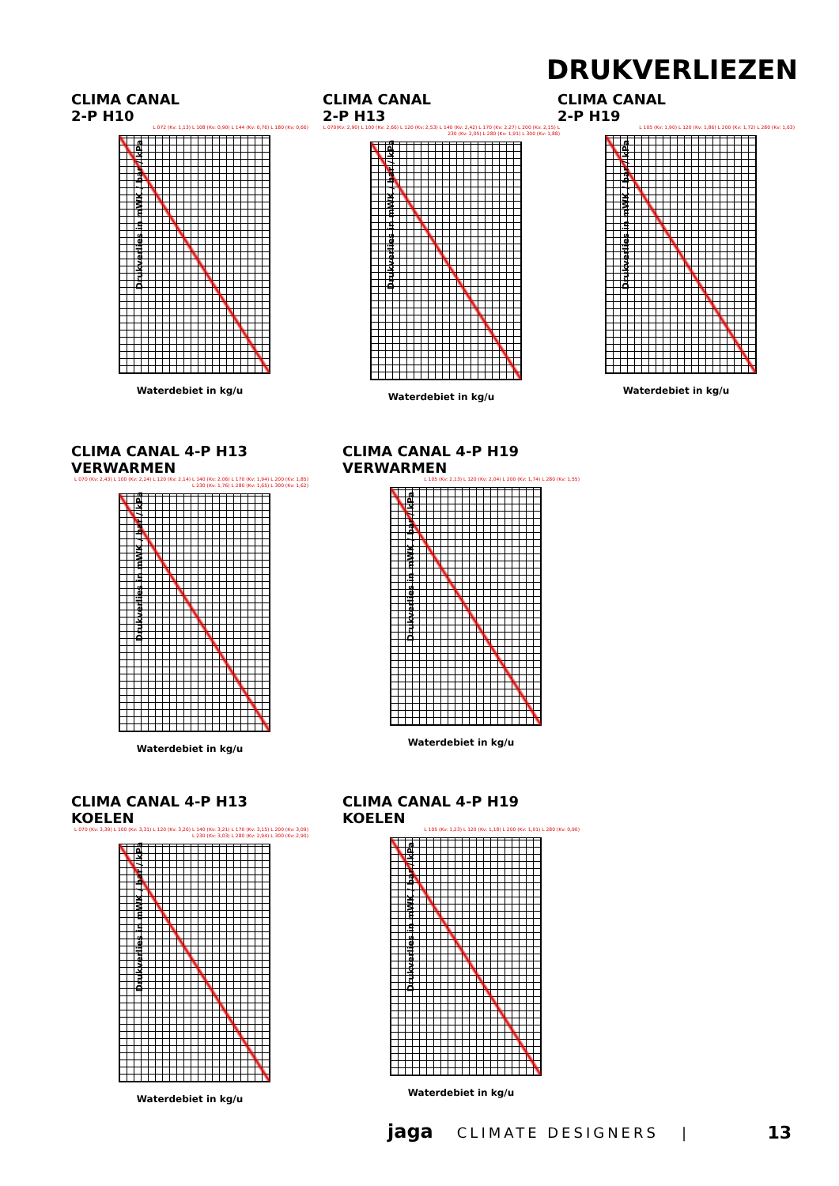DRUKVERLIEZEN
CLIMA CANAL
2-P H10
L 072 (Kv: 1,13) L 108 (Kv: 0,90) L 144 (Kv: 0,76) L 180 (Kv: 0,66)
Drukverlies in mWK / bar / kPa
Waterdebiet in kg/u
CLIMA CANAL
2-P H13
L 070(Kv: 2,90) L 100 (Kv: 2,66) L 120 (Kv: 2,53) L 140 (Kv: 2,42) L 170 (Kv: 2,27) L 200 (Kv: 2,15) L 230 (Kv: 2,05) L 280 (Kv: 1,91) L 300 (Kv: 1,88)
Drukverlies in mWK / bar / kPa
Waterdebiet in kg/u
CLIMA CANAL
2-P H19
L 105 (Kv: 1,90) L 120 (Kv: 1,86) L 200 (Kv: 1,72) L 280 (Kv: 1,63)
Drukverlies in mWK / bar / kPa
Waterdebiet in kg/u
CLIMA CANAL 4-P H13
VERWARMEN
L 070 (Kv: 2,43) L 100 (Kv: 2,24) L 120 (Kv: 2,14) L 140 (Kv: 2,06) L 170 (Kv: 1,94) L 200 (Kv: 1,85) L 230 (Kv: 1,76) L 280 (Kv: 1,65) L 300 (Kv: 1,62)
Drukverlies in mWK / bar / kPa
Waterdebiet in kg/u
CLIMA CANAL 4-P H19
VERWARMEN
L 105 (Kv: 2,13) L 120 (Kv: 2,04) L 200 (Kv: 1,74) L 280 (Kv: 1,55)
Drukverlies in mWK / bar / kPa
Waterdebiet in kg/u
CLIMA CANAL 4-P H13
KOELEN
L 070 (Kv: 3,39) L 100 (Kv: 3,31) L 120 (Kv: 3,26) L 140 (Kv: 3,21) L 170 (Kv: 3,15) L 200 (Kv: 3,09) L 230 (Kv: 3,03) L 280 (Kv: 2,94) L 300 (Kv: 2,90)
Drukverlies in mWK / bar / kPa
Waterdebiet in kg/u
CLIMA CANAL 4-P H19
KOELEN
L 105 (Kv: 1,23) L 120 (Kv: 1,18) L 200 (Kv: 1,01) L 280 (Kv: 0,90)
Drukverlies in mWK / bar / kPa
Waterdebiet in kg/u
jaga CLIMATE DESIGNERS | 13